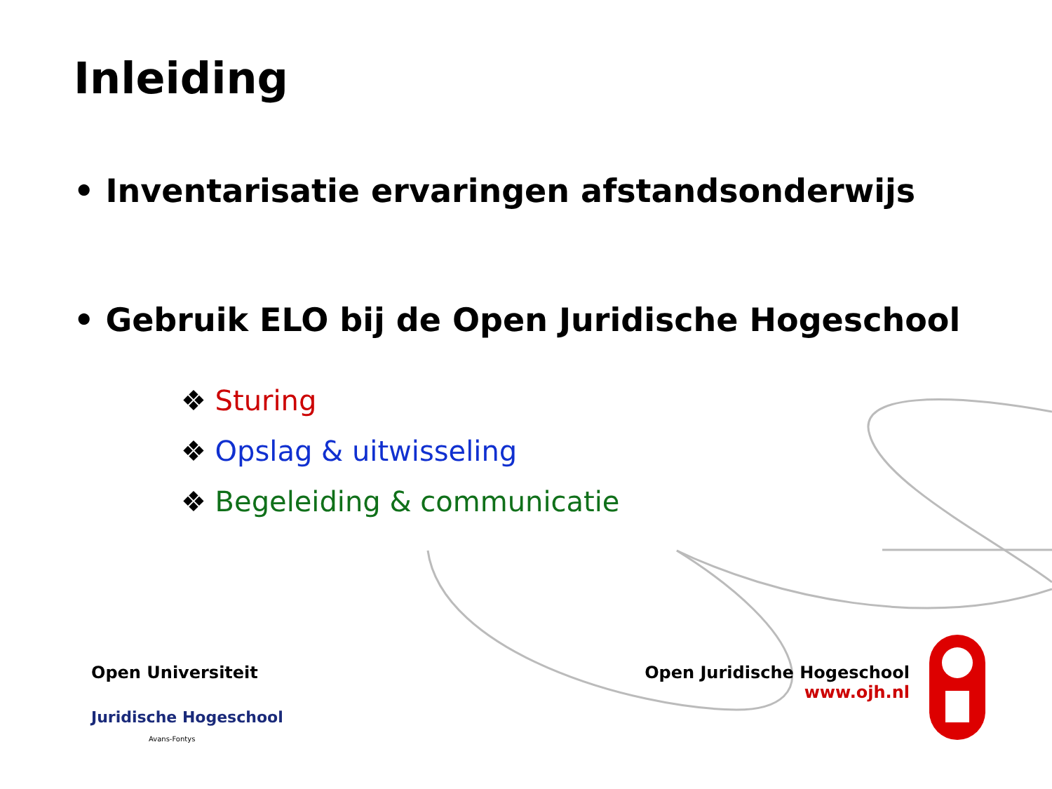Inleiding
• Inventarisatie ervaringen afstandsonderwijs
• Gebruik ELO bij de Open Juridische Hogeschool
❖ Sturing
❖ Opslag & uitwisseling
❖ Begeleiding & communicatie
Open Universiteit
Juridische Hogeschool
Avans-Fontys
Open Juridische Hogeschool
www.ojh.nl